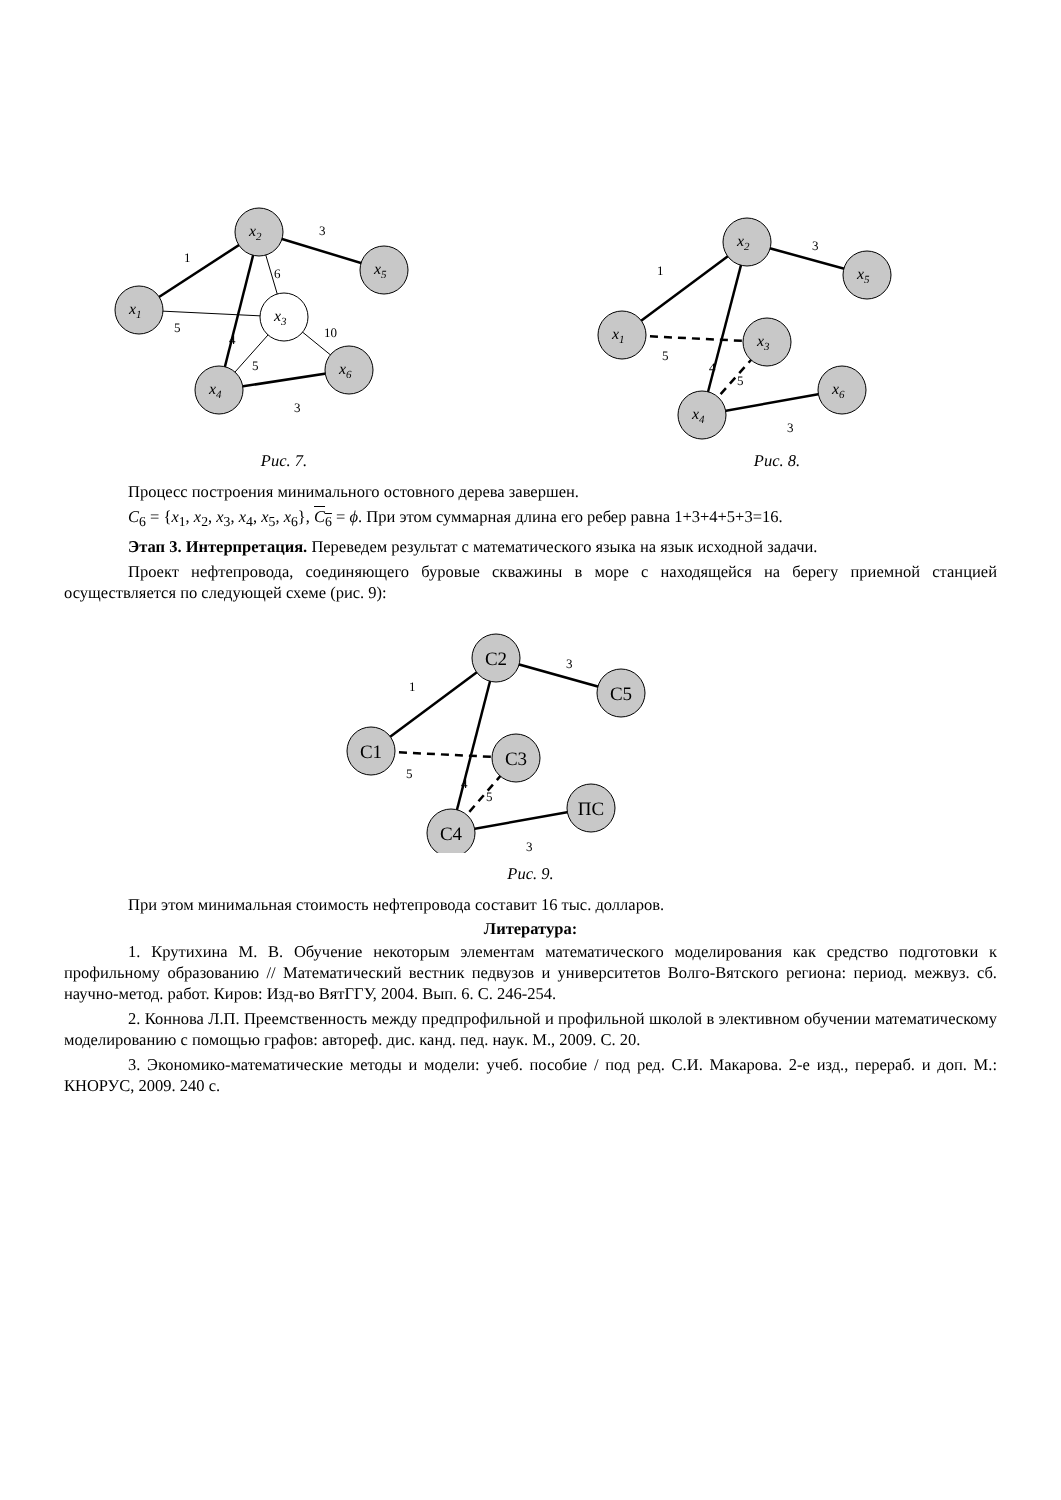x2
x5
x1
x3
x4
x6
1
3
6
5
4
5
10
3
Рис. 7.
x2
x5
x1
x3
x4
x6
1
3
5
4
5
3
Рис. 8.
Процесс построения минимального остовного дерева завершен.
C<sub>6</sub> = {x<sub>1</sub>, x<sub>2</sub>, x<sub>3</sub>, x<sub>4</sub>, x<sub>5</sub>, x<sub>6</sub>}, C<sub>6</sub> = ϕ. При этом суммарная длина его ребер равна 1+3+4+5+3=16.
Этап 3. Интерпретация. Переведем результат с математического языка на язык исходной задачи.
Проект нефтепровода, соединяющего буровые скважины в море с находящейся на берегу приемной станцией осуществляется по следующей схеме (рис. 9):
С2
С5
С1
С3
С4
ПС
1
3
5
4
5
3
Рис. 9.
При этом минимальная стоимость нефтепровода составит 16 тыс. долларов.
Литература:
1. Крутихина М. В. Обучение некоторым элементам математического моделирования как средство подготовки к профильному образованию // Математический вестник педвузов и университетов Волго-Вятского региона: период. межвуз. сб. научно-метод. работ. Киров: Изд-во ВятГГУ, 2004. Вып. 6. С. 246-254.
2. Коннова Л.П. Преемственность между предпрофильной и профильной школой в элективном обучении математическому моделированию с помощью графов: автореф. дис. канд. пед. наук. М., 2009. С. 20.
3. Экономико-математические методы и модели: учеб. пособие / под ред. С.И. Макарова. 2-е изд., перераб. и доп. М.: КНОРУС, 2009. 240 с.